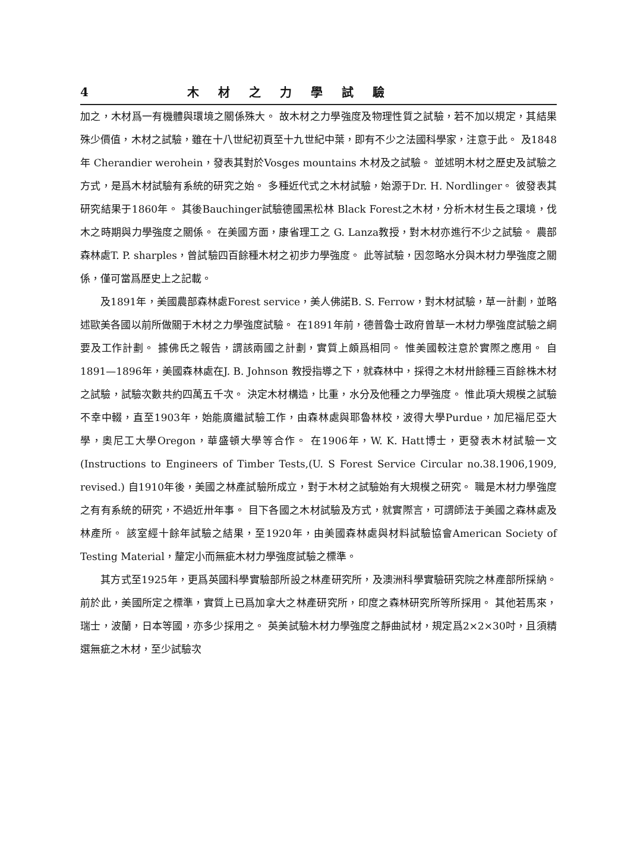4 木材之力學試驗
加之，木材爲一有機體與環境之關係殊大。 故木材之力學強度及物理性質之試驗，若不加以規定，其結果殊少價值，木材之試驗，雖在十八世紀初頁至十九世紀中葉，即有不少之法國科學家，注意于此。 及1848年 Cherandier werohein，發表其對於Vosges mountains 木材及之試驗。 並述明木材之歷史及試驗之方式，是爲木材試驗有系統的研究之始。 多種近代式之木材試驗，始源于Dr. H. Nordlinger。 彼發表其研究結果于1860年。 其後Bauchinger試驗德國黑松林 Black Forest之木材，分析木材生長之環境，伐木之時期與力學強度之關係。 在美國方面，康省理工之 G. Lanza教授，對木材亦進行不少之試驗。 農部森林處T. P. sharples，曾試驗四百餘種木材之初步力學強度。 此等試驗，因忽略水分與木材力學強度之關係，僅可當爲歷史上之記載。
及1891年，美國農部森林處Forest service，美人佛諾B. S. Ferrow，對木材試驗，草一計劃，並略述歐美各國以前所做關于木材之力學強度試驗。 在1891年前，德普魯士政府曾草一木材力學強度試驗之綱要及工作計劃。 據佛氏之報告，謂該兩國之計劃，實質上頗爲相同。 惟美國較注意於實際之應用。 自1891—1896年，美國森林處在J. B. Johnson 教授指導之下，就森林中，採得之木材卅餘種三百餘株木材之試驗，試驗次數共約四萬五千次。 決定木材構造，比重，水分及他種之力學強度。 惟此項大規模之試驗不幸中輟，直至1903年，始能廣繼試驗工作，由森林處與耶魯林校，波得大學Purdue，加尼福尼亞大學，奧尼工大學Oregon，華盛頓大學等合作。 在1906年，W. K. Hatt博士，更發表木材試驗一文(Instructions to Engineers of Timber Tests,(U. S Forest Service Circular no.38.1906,1909, revised.) 自1910年後，美國之林產試驗所成立，對于木材之試驗始有大規模之研究。 職是木材力學強度之有有系統的研究，不過近卅年事。 目下各國之木材試驗及方式，就實際言，可謂師法于美國之森林處及林產所。 該室經十餘年試驗之結果，至1920年，由美國森林處與材料試驗協會American Society of Testing Material，釐定小而無疵木材力學強度試驗之標準。
其方式至1925年，更爲英國科學實驗部所設之林產研究所，及澳洲科學實驗研究院之林產部所採納。 前於此，美國所定之標準，實質上已爲加拿大之林產研究所，印度之森林研究所等所採用。 其他若馬來，瑞士，波蘭，日本等國，亦多少採用之。 英美試驗木材力學強度之靜曲試材，規定爲2×2×30吋，且須精選無疵之木材，至少試驗次